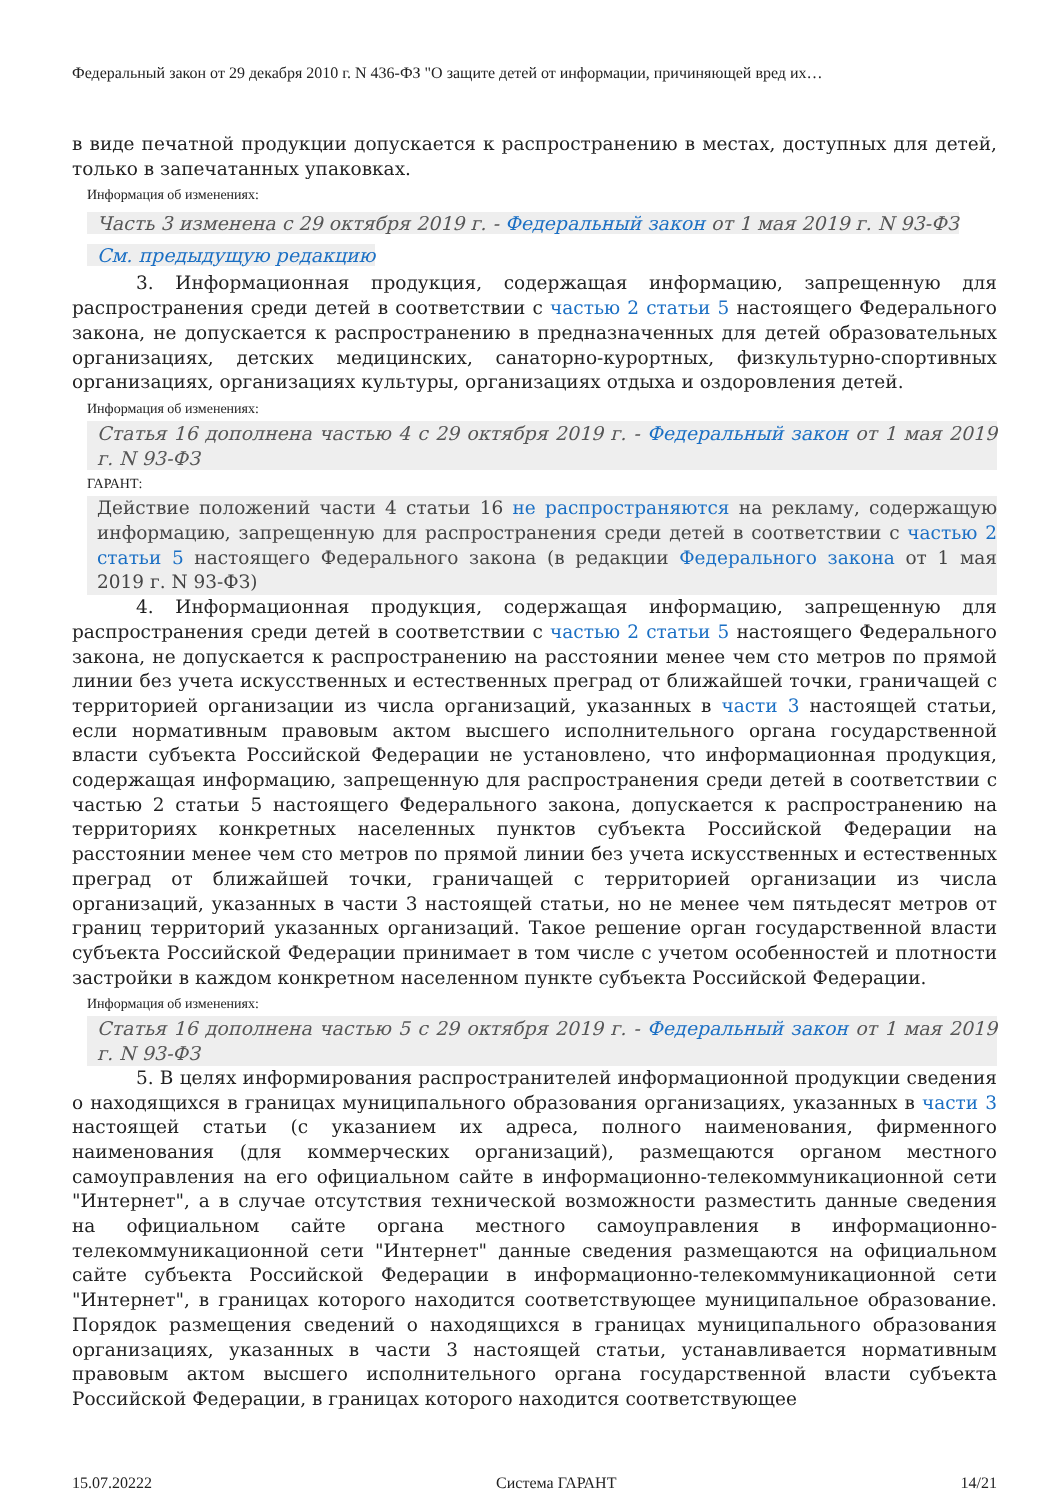Федеральный закон от 29 декабря 2010 г. N 436-ФЗ "О защите детей от информации, причиняющей вред их…
в виде печатной продукции допускается к распространению в местах, доступных для детей, только в запечатанных упаковках.
Информация об изменениях:
Часть 3 изменена с 29 октября 2019 г. - Федеральный закон от 1 мая 2019 г. N 93-ФЗ
См. предыдущую редакцию
3. Информационная продукция, содержащая информацию, запрещенную для распространения среди детей в соответствии с частью 2 статьи 5 настоящего Федерального закона, не допускается к распространению в предназначенных для детей образовательных организациях, детских медицинских, санаторно-курортных, физкультурно-спортивных организациях, организациях культуры, организациях отдыха и оздоровления детей.
Информация об изменениях:
Статья 16 дополнена частью 4 с 29 октября 2019 г. - Федеральный закон от 1 мая 2019 г. N 93-ФЗ
ГАРАНТ:
Действие положений части 4 статьи 16 не распространяются на рекламу, содержащую информацию, запрещенную для распространения среди детей в соответствии с частью 2 статьи 5 настоящего Федерального закона (в редакции Федерального закона от 1 мая 2019 г. N 93-ФЗ)
4. Информационная продукция, содержащая информацию, запрещенную для распространения среди детей в соответствии с частью 2 статьи 5 настоящего Федерального закона, не допускается к распространению на расстоянии менее чем сто метров по прямой линии без учета искусственных и естественных преград от ближайшей точки, граничащей с территорией организации из числа организаций, указанных в части 3 настоящей статьи, если нормативным правовым актом высшего исполнительного органа государственной власти субъекта Российской Федерации не установлено, что информационная продукция, содержащая информацию, запрещенную для распространения среди детей в соответствии с частью 2 статьи 5 настоящего Федерального закона, допускается к распространению на территориях конкретных населенных пунктов субъекта Российской Федерации на расстоянии менее чем сто метров по прямой линии без учета искусственных и естественных преград от ближайшей точки, граничащей с территорией организации из числа организаций, указанных в части 3 настоящей статьи, но не менее чем пятьдесят метров от границ территорий указанных организаций. Такое решение орган государственной власти субъекта Российской Федерации принимает в том числе с учетом особенностей и плотности застройки в каждом конкретном населенном пункте субъекта Российской Федерации.
Информация об изменениях:
Статья 16 дополнена частью 5 с 29 октября 2019 г. - Федеральный закон от 1 мая 2019 г. N 93-ФЗ
5. В целях информирования распространителей информационной продукции сведения о находящихся в границах муниципального образования организациях, указанных в части 3 настоящей статьи (с указанием их адреса, полного наименования, фирменного наименования (для коммерческих организаций), размещаются органом местного самоуправления на его официальном сайте в информационно-телекоммуникационной сети "Интернет", а в случае отсутствия технической возможности разместить данные сведения на официальном сайте органа местного самоуправления в информационно-телекоммуникационной сети "Интернет" данные сведения размещаются на официальном сайте субъекта Российской Федерации в информационно-телекоммуникационной сети "Интернет", в границах которого находится соответствующее муниципальное образование. Порядок размещения сведений о находящихся в границах муниципального образования организациях, указанных в части 3 настоящей статьи, устанавливается нормативным правовым актом высшего исполнительного органа государственной власти субъекта Российской Федерации, в границах которого находится соответствующее
15.07.20222 Система ГАРАНТ 14/21